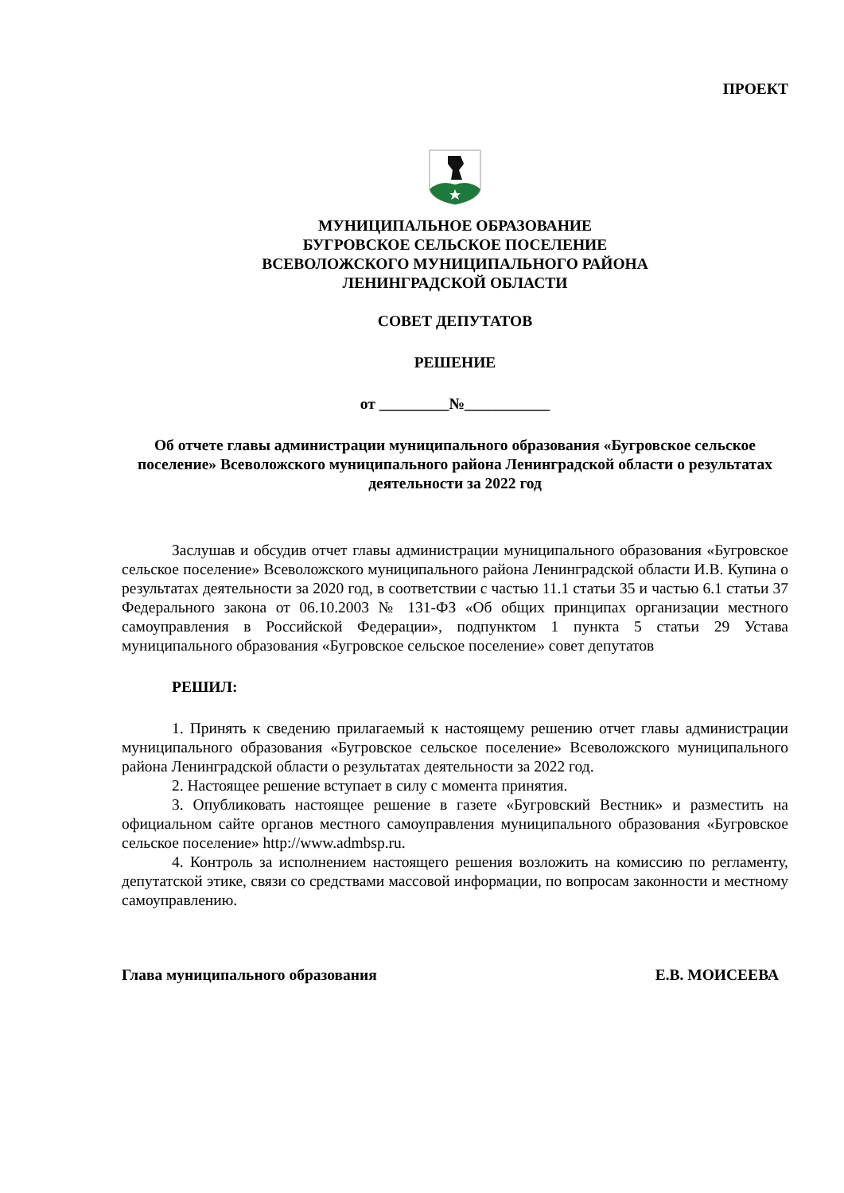ПРОЕКТ
МУНИЦИПАЛЬНОЕ ОБРАЗОВАНИЕ
БУГРОВСКОЕ СЕЛЬСКОЕ ПОСЕЛЕНИЕ
ВСЕВОЛОЖСКОГО МУНИЦИПАЛЬНОГО РАЙОНА
ЛЕНИНГРАДСКОЙ ОБЛАСТИ
СОВЕТ ДЕПУТАТОВ
РЕШЕНИЕ
от _________№___________
Об отчете главы администрации муниципального образования «Бугровское сельское поселение» Всеволожского муниципального района Ленинградской области о результатах деятельности за 2022 год
Заслушав и обсудив отчет главы администрации муниципального образования «Бугровское сельское поселение» Всеволожского муниципального района Ленинградской области И.В. Купина о результатах деятельности за 2020 год, в соответствии с частью 11.1 статьи 35 и частью 6.1 статьи 37 Федерального закона от 06.10.2003 № 131-ФЗ «Об общих принципах организации местного самоуправления в Российской Федерации», подпунктом 1 пункта 5 статьи 29 Устава муниципального образования «Бугровское сельское поселение» совет депутатов
РЕШИЛ:
1. Принять к сведению прилагаемый к настоящему решению отчет главы администрации муниципального образования «Бугровское сельское поселение» Всеволожского муниципального района Ленинградской области о результатах деятельности за 2022 год.
2. Настоящее решение вступает в силу с момента принятия.
3. Опубликовать настоящее решение в газете «Бугровский Вестник» и разместить на официальном сайте органов местного самоуправления муниципального образования «Бугровское сельское поселение» http://www.admbsp.ru.
4. Контроль за исполнением настоящего решения возложить на комиссию по регламенту, депутатской этике, связи со средствами массовой информации, по вопросам законности и местному самоуправлению.
Глава муниципального образования Е.В. МОИСЕЕВА